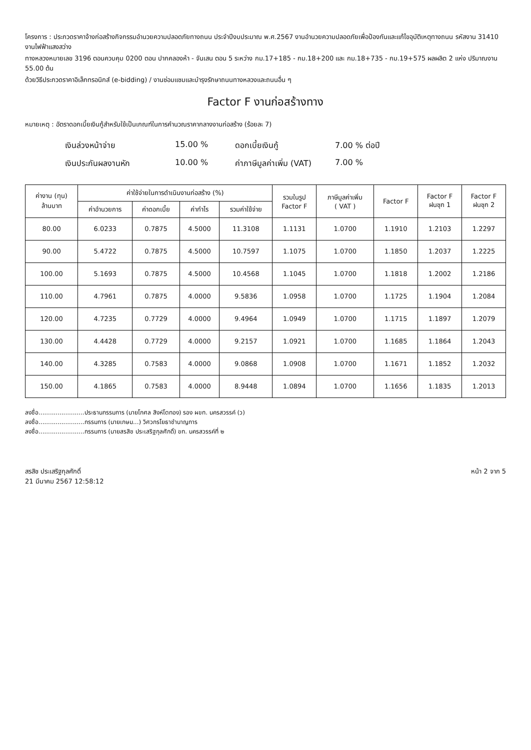โครงการ : ประกวดราคาจ้างก่อสร้างกิจกรรมอำนวยความปลอดภัยทางถนน ประจำปีงบประมาณ พ.ศ.2567 งานอำนวยความปลอดภัยเพื่อป้องกันและแก้ไขอุบัติเหตุทางถนน รหัสงาน 31410 งานไฟฟ้าแสงสว่าง
ทางหลวงหมายเลข 3196 ตอนควบคุม 0200 ตอน ปากคลองห้า - จันเสน ตอน 5 ระหว่าง กม.17+185 - กม.18+200 และ กม.18+735 - กม.19+575 ผลผลิต 2 แห่ง ปริมาณงาน 55.00 ต้น
ด้วยวิธีประกวดราคาอิเล็กทรอนิกส์ (e-bidding) / งานซ่อมแซมและบำรุงรักษาถนนทางหลวงและถนนอื่น ๆ
Factor F งานก่อสร้างทาง
หมายเหตุ : อัตราดอกเบี้ยเงินกู้สำหรับใช้เป็นเกณฑ์ในการคำนวณราคากลางงานก่อสร้าง (ร้อยละ 7)
เงินล่วงหน้าจ่าย
15.00 %
ดอกเบี้ยเงินกู้
7.00 % ต่อปี
เงินประกันผลงานหัก
10.00 %
ค่าภาษีมูลค่าเพิ่ม (VAT)
7.00 %
| ค่างาน (ทุน) ล้านบาท | ค่าใช้จ่ายในการดำเนินงานก่อสร้าง (%) | | | | รวมในรูป Factor F | ภาษีมูลค่าเพิ่ม ( VAT ) | Factor F | Factor F ฝนชุก 1 | Factor F ฝนชุก 2 |
| --- | --- | --- | --- | --- | --- | --- | --- | --- | --- |
| | ค่าอำนวยการ | ค่าดอกเบี้ย | ค่ากำไร | รวมค่าใช้จ่าย | | | | | |
| 80.00 | 6.0233 | 0.7875 | 4.5000 | 11.3108 | 1.1131 | 1.0700 | 1.1910 | 1.2103 | 1.2297 |
| 90.00 | 5.4722 | 0.7875 | 4.5000 | 10.7597 | 1.1075 | 1.0700 | 1.1850 | 1.2037 | 1.2225 |
| 100.00 | 5.1693 | 0.7875 | 4.5000 | 10.4568 | 1.1045 | 1.0700 | 1.1818 | 1.2002 | 1.2186 |
| 110.00 | 4.7961 | 0.7875 | 4.0000 | 9.5836 | 1.0958 | 1.0700 | 1.1725 | 1.1904 | 1.2084 |
| 120.00 | 4.7235 | 0.7729 | 4.0000 | 9.4964 | 1.0949 | 1.0700 | 1.1715 | 1.1897 | 1.2079 |
| 130.00 | 4.4428 | 0.7729 | 4.0000 | 9.2157 | 1.0921 | 1.0700 | 1.1685 | 1.1864 | 1.2043 |
| 140.00 | 4.3285 | 0.7583 | 4.0000 | 9.0868 | 1.0908 | 1.0700 | 1.1671 | 1.1852 | 1.2032 |
| 150.00 | 4.1865 | 0.7583 | 4.0000 | 8.9448 | 1.0894 | 1.0700 | 1.1656 | 1.1835 | 1.2013 |
ลงชื่อ........................ประธานกรรมการ (นายโกศล สิงห์โตทอง) รอง ผขท. นครสวรรค์ (ว)
ลงชื่อ........................กรรมการ (นายเกษม...) วิศวกรโยธาชำนาญการ
ลงชื่อ........................กรรมการ (นายสรสิช ประเสริฐกุลศักดิ์) ขท. นครสวรรค์ที่ ๒
สรสิช ประเสริฐกุลศักดิ์
21 มีนาคม 2567 12:58:12
หน้า 2 จาก 5